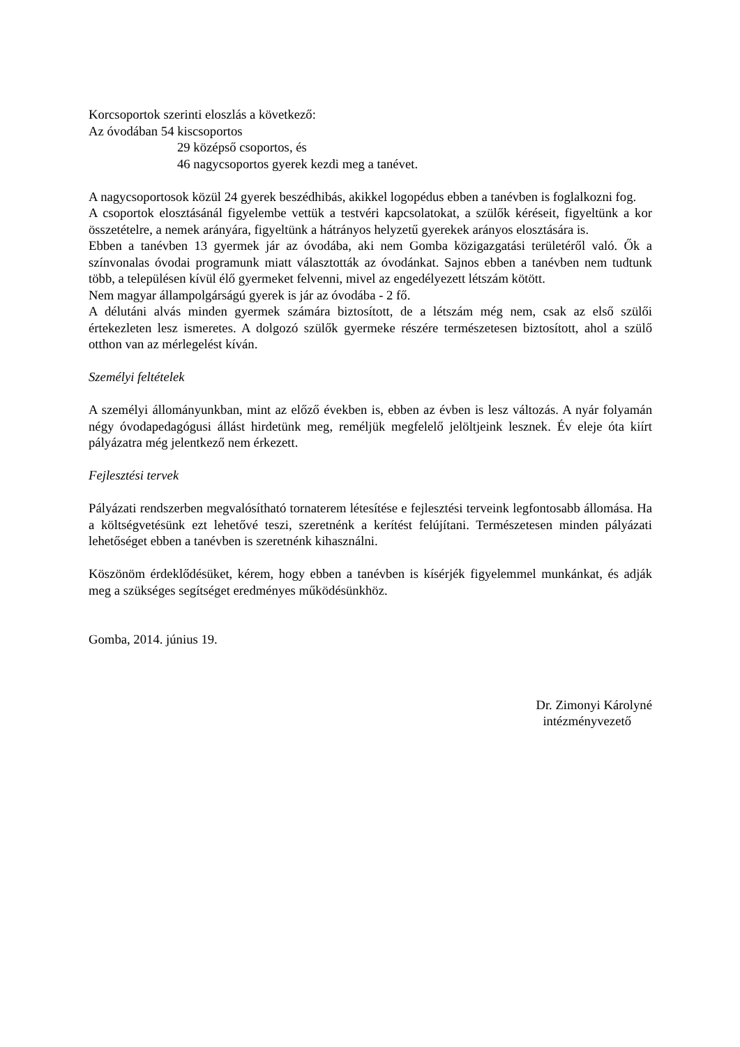Korcsoportok szerinti eloszlás a következő:
Az óvodában 54 kiscsoportos
29 középső csoportos, és
46 nagycsoportos gyerek kezdi meg a tanévet.
A nagycsoportosok közül 24 gyerek beszédhibás, akikkel logopédus ebben a tanévben is foglalkozni fog.
A csoportok elosztásánál figyelembe vettük a testvéri kapcsolatokat, a szülők kéréseit, figyeltünk a kor összetételre, a nemek arányára, figyeltünk a hátrányos helyzetű gyerekek arányos elosztására is.
Ebben a tanévben 13 gyermek jár az óvodába, aki nem Gomba közigazgatási területéről való. Ők a színvonalas óvodai programunk miatt választották az óvodánkat. Sajnos ebben a tanévben nem tudtunk több, a településen kívül élő gyermeket felvenni, mivel az engedélyezett létszám kötött.
Nem magyar állampolgárságú gyerek is jár az óvodába - 2 fő.
A délutáni alvás minden gyermek számára biztosított, de a létszám még nem, csak az első szülői értekezleten lesz ismeretes. A dolgozó szülők gyermeke részére természetesen biztosított, ahol a szülő otthon van az mérlegelést kíván.
Személyi feltételek
A személyi állományunkban, mint az előző években is, ebben az évben is lesz változás. A nyár folyamán négy óvodapedagógusi állást hirdetünk meg, reméljük megfelelő jelöltjeink lesznek. Év eleje óta kiírt pályázatra még jelentkező nem érkezett.
Fejlesztési tervek
Pályázati rendszerben megvalósítható tornaterem létesítése e fejlesztési terveink legfontosabb állomása. Ha a költségvetésünk ezt lehetővé teszi, szeretnénk a kerítést felújítani. Természetesen minden pályázati lehetőséget ebben a tanévben is szeretnénk kihasználni.
Köszönöm érdeklődésüket, kérem, hogy ebben a tanévben is kísérjék figyelemmel munkánkat, és adják meg a szükséges segítséget eredményes működésünkhöz.
Gomba, 2014. június 19.
Dr. Zimonyi Károlyné
intézményvezető